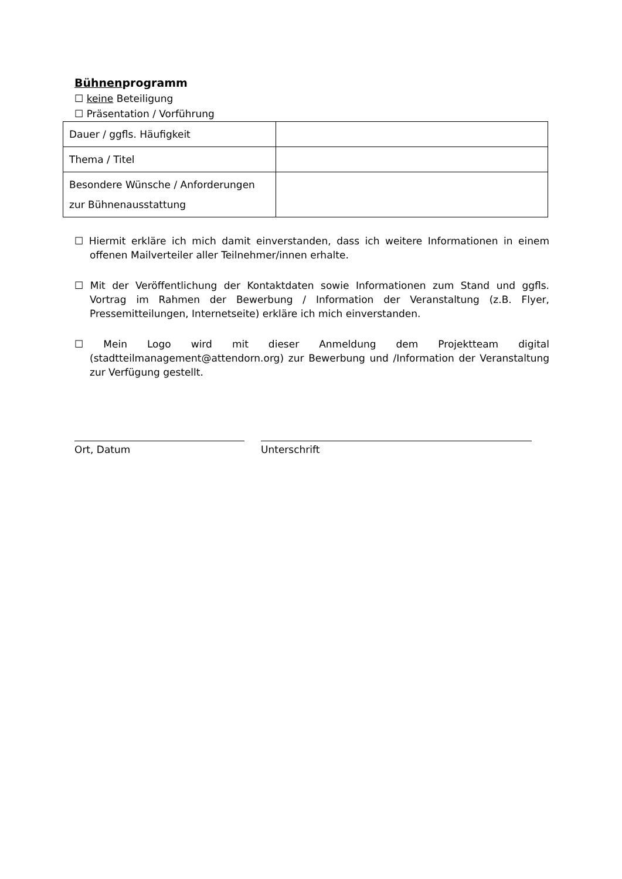Bühnenprogramm
☐ keine Beteiligung
☐ Präsentation / Vorführung
| Dauer / ggfls. Häufigkeit | |
| Thema / Titel | |
| Besondere Wünsche / Anforderungen zur Bühnenausstattung | |
☐ Hiermit erkläre ich mich damit einverstanden, dass ich weitere Informationen in einem offenen Mailverteiler aller Teilnehmer/innen erhalte.
☐ Mit der Veröffentlichung der Kontaktdaten sowie Informationen zum Stand und ggfls. Vortrag im Rahmen der Bewerbung / Information der Veranstaltung (z.B. Flyer, Pressemitteilungen, Internetseite) erkläre ich mich einverstanden.
☐ Mein Logo wird mit dieser Anmeldung dem Projektteam digital (stadtteilmanagement@attendorn.org) zur Bewerbung und /Information der Veranstaltung zur Verfügung gestellt.
Ort, Datum Unterschrift